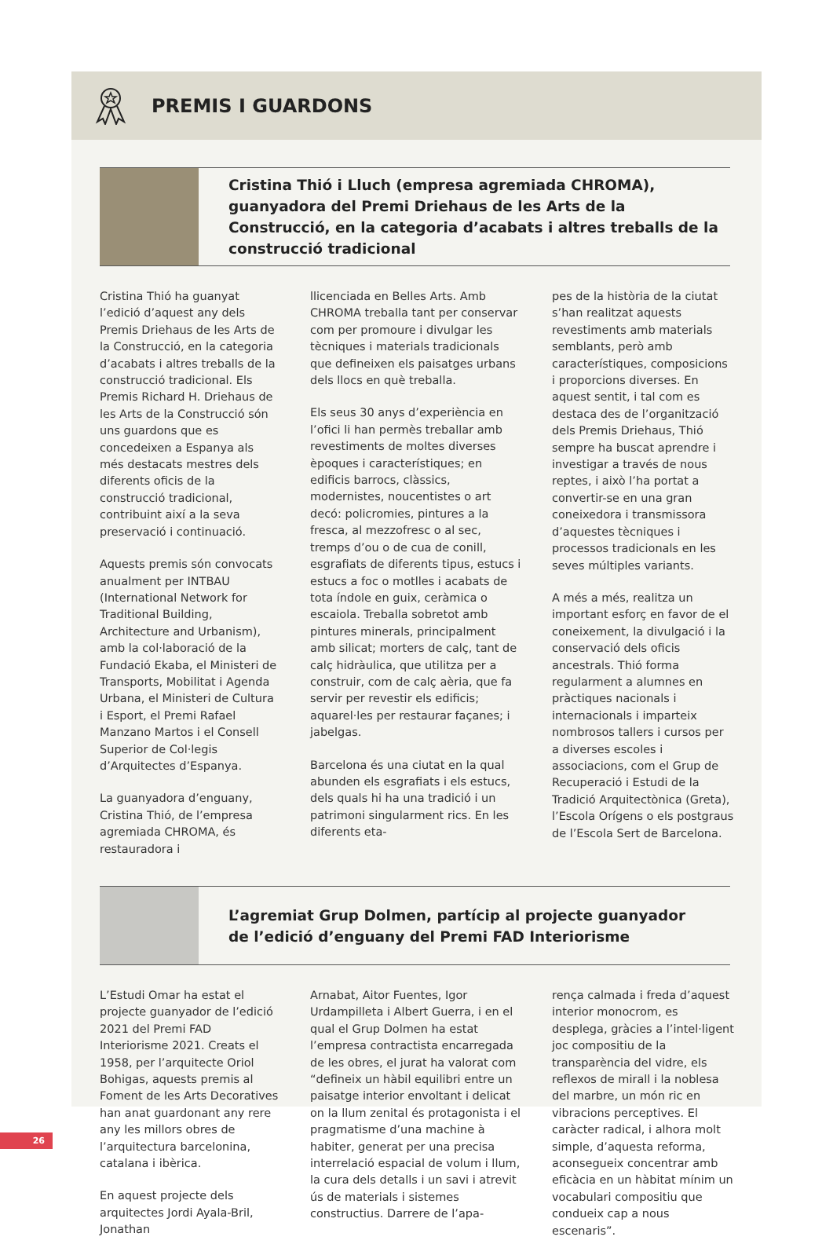PREMIS I GUARDONS
Cristina Thió i Lluch (empresa agremiada CHROMA), guanyadora del Premi Driehaus de les Arts de la Construcció, en la categoria d’acabats i altres treballs de la construcció tradicional
Cristina Thió ha guanyat l’edició d’aquest any dels Premis Driehaus de les Arts de la Construcció, en la categoria d’acabats i altres treballs de la construcció tradicional. Els Premis Richard H. Driehaus de les Arts de la Construcció són uns guardons que es concedeixen a Espanya als més destacats mestres dels diferents oficis de la construcció tradicional, contribuint així a la seva preservació i continuació.
Aquests premis són convocats anualment per INTBAU (International Network for Traditional Building, Architecture and Urbanism), amb la col·laboració de la Fundació Ekaba, el Ministeri de Transports, Mobilitat i Agenda Urbana, el Ministeri de Cultura i Esport, el Premi Rafael Manzano Martos i el Consell Superior de Col·legis d’Arquitectes d’Espanya.
La guanyadora d’enguany, Cristina Thió, de l’empresa agremiada CHROMA, és restauradora i
llicenciada en Belles Arts. Amb CHROMA treballa tant per conservar com per promoure i divulgar les tècniques i materials tradicionals que defineixen els paisatges urbans dels llocs en què treballa.
Els seus 30 anys d’experiència en l’ofici li han permès treballar amb revestiments de moltes diverses èpoques i característiques; en edificis barrocs, clàssics, modernistes, noucentistes o art decó: policromies, pintures a la fresca, al mezzofresc o al sec, tremps d’ou o de cua de conill, esgrafiats de diferents tipus, estucs i estucs a foc o motlles i acabats de tota índole en guix, ceràmica o escaiola. Treballa sobretot amb pintures minerals, principalment amb silicat; morters de calç, tant de calç hidràulica, que utilitza per a construir, com de calç aèria, que fa servir per revestir els edificis; aquarel·les per restaurar façanes; i jabelgas.
Barcelona és una ciutat en la qual abunden els esgrafiats i els estucs, dels quals hi ha una tradició i un patrimoni singularment rics. En les diferents eta-
pes de la història de la ciutat s’han realitzat aquests revestiments amb materials semblants, però amb característiques, composicions i proporcions diverses. En aquest sentit, i tal com es destaca des de l’organització dels Premis Driehaus, Thió sempre ha buscat aprendre i investigar a través de nous reptes, i això l’ha portat a convertir-se en una gran coneixedora i transmissora d’aquestes tècniques i processos tradicionals en les seves múltiples variants.
A més a més, realitza un important esforç en favor de el coneixement, la divulgació i la conservació dels oficis ancestrals. Thió forma regularment a alumnes en pràctiques nacionals i internacionals i imparteix nombrosos tallers i cursos per a diverses escoles i associacions, com el Grup de Recuperació i Estudi de la Tradició Arquitectònica (Greta), l’Escola Orígens o els postgraus de l’Escola Sert de Barcelona.
L’agremiat Grup Dolmen, partícip al projecte guanyador
de l’edició d’enguany del Premi FAD Interiorisme
L’Estudi Omar ha estat el projecte guanyador de l’edició 2021 del Premi FAD Interiorisme 2021. Creats el 1958, per l’arquitecte Oriol Bohigas, aquests premis al Foment de les Arts Decoratives han anat guardonant any rere any les millors obres de l’arquitectura barcelonina, catalana i ibèrica.
En aquest projecte dels arquitectes Jordi Ayala-Bril, Jonathan
Arnabat, Aitor Fuentes, Igor Urdampilleta i Albert Guerra, i en el qual el Grup Dolmen ha estat l’empresa contractista encarregada de les obres, el jurat ha valorat com “defineix un hàbil equilibri entre un paisatge interior envoltant i delicat on la llum zenital és protagonista i el pragmatisme d’una machine à habiter, generat per una precisa interrelació espacial de volum i llum, la cura dels detalls i un savi i atrevit ús de materials i sistemes constructius. Darrere de l’apa-
rença calmada i freda d’aquest interior monocrom, es desplega, gràcies a l’intel·ligent joc compositiu de la transparència del vidre, els reflexos de mirall i la noblesa del marbre, un món ric en vibracions perceptives. El caràcter radical, i alhora molt simple, d’aquesta reforma, aconsegueix concentrar amb eficàcia en un hàbitat mínim un vocabulari compositiu que condueix cap a nous escenaris”.
26